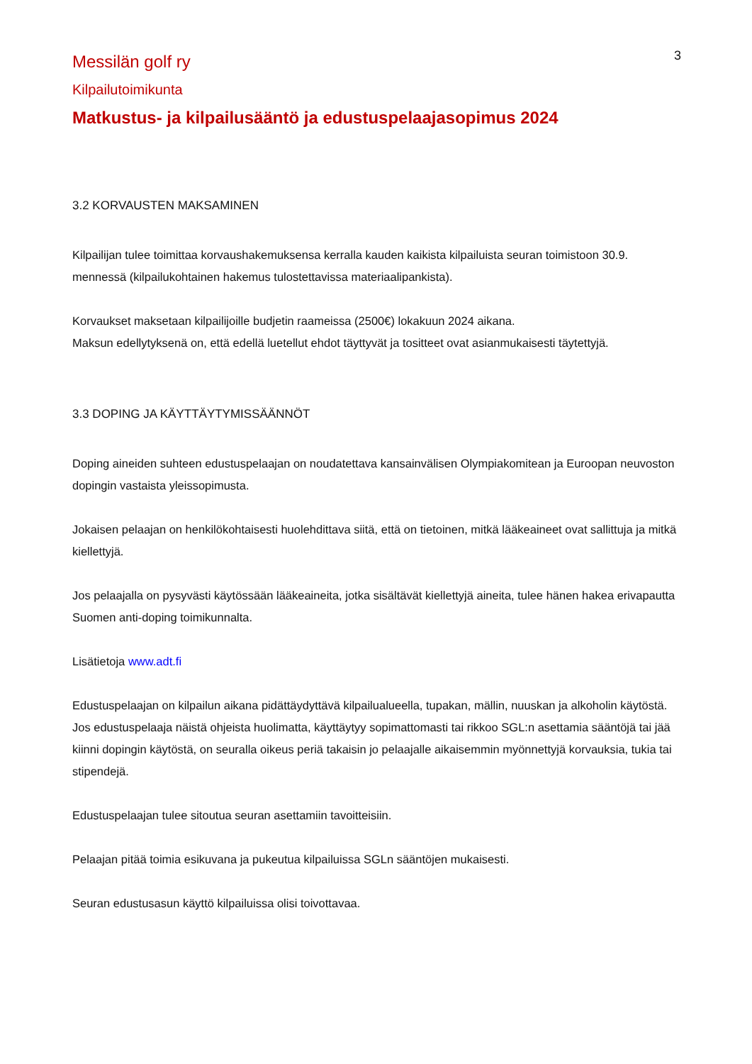3
Messilän golf ry
Kilpailutoimikunta
Matkustus- ja kilpailusääntö ja edustuspelaajasopimus 2024
3.2 KORVAUSTEN MAKSAMINEN
Kilpailijan tulee toimittaa korvaushakemuksensa kerralla kauden kaikista kilpailuista seuran toimistoon 30.9. mennessä (kilpailukohtainen hakemus tulostettavissa materiaalipankista).
Korvaukset maksetaan kilpailijoille budjetin raameissa (2500€) lokakuun 2024 aikana.
Maksun edellytyksenä on, että edellä luetellut ehdot täyttyvät ja tositteet ovat asianmukaisesti täytettyjä.
3.3 DOPING JA KÄYTTÄYTYMISSÄÄNNÖT
Doping aineiden suhteen edustuspelaajan on noudatettava kansainvälisen Olympiakomitean ja Euroopan neuvoston dopingin vastaista yleissopimusta.
Jokaisen pelaajan on henkilökohtaisesti huolehdittava siitä, että on tietoinen, mitkä lääkeaineet ovat sallittuja ja mitkä kiellettyjä.
Jos pelaajalla on pysyvästi käytössään lääkeaineita, jotka sisältävät kiellettyjä aineita, tulee hänen hakea erivapautta Suomen anti-doping toimikunnalta.
Lisätietoja www.adt.fi
Edustuspelaajan on kilpailun aikana pidättäydyttävä kilpailualueella, tupakan, mällin, nuuskan ja alkoholin käytöstä. Jos edustuspelaaja näistä ohjeista huolimatta, käyttäytyy sopimattomasti tai rikkoo SGL:n asettamia sääntöjä tai jää kiinni dopingin käytöstä, on seuralla oikeus periä takaisin jo pelaajalle aikaisemmin myönnettyjä korvauksia, tukia tai stipendejä.
Edustuspelaajan tulee sitoutua seuran asettamiin tavoitteisiin.
Pelaajan pitää toimia esikuvana ja pukeutua kilpailuissa SGLn sääntöjen mukaisesti.
Seuran edustusasun käyttö kilpailuissa olisi toivottavaa.